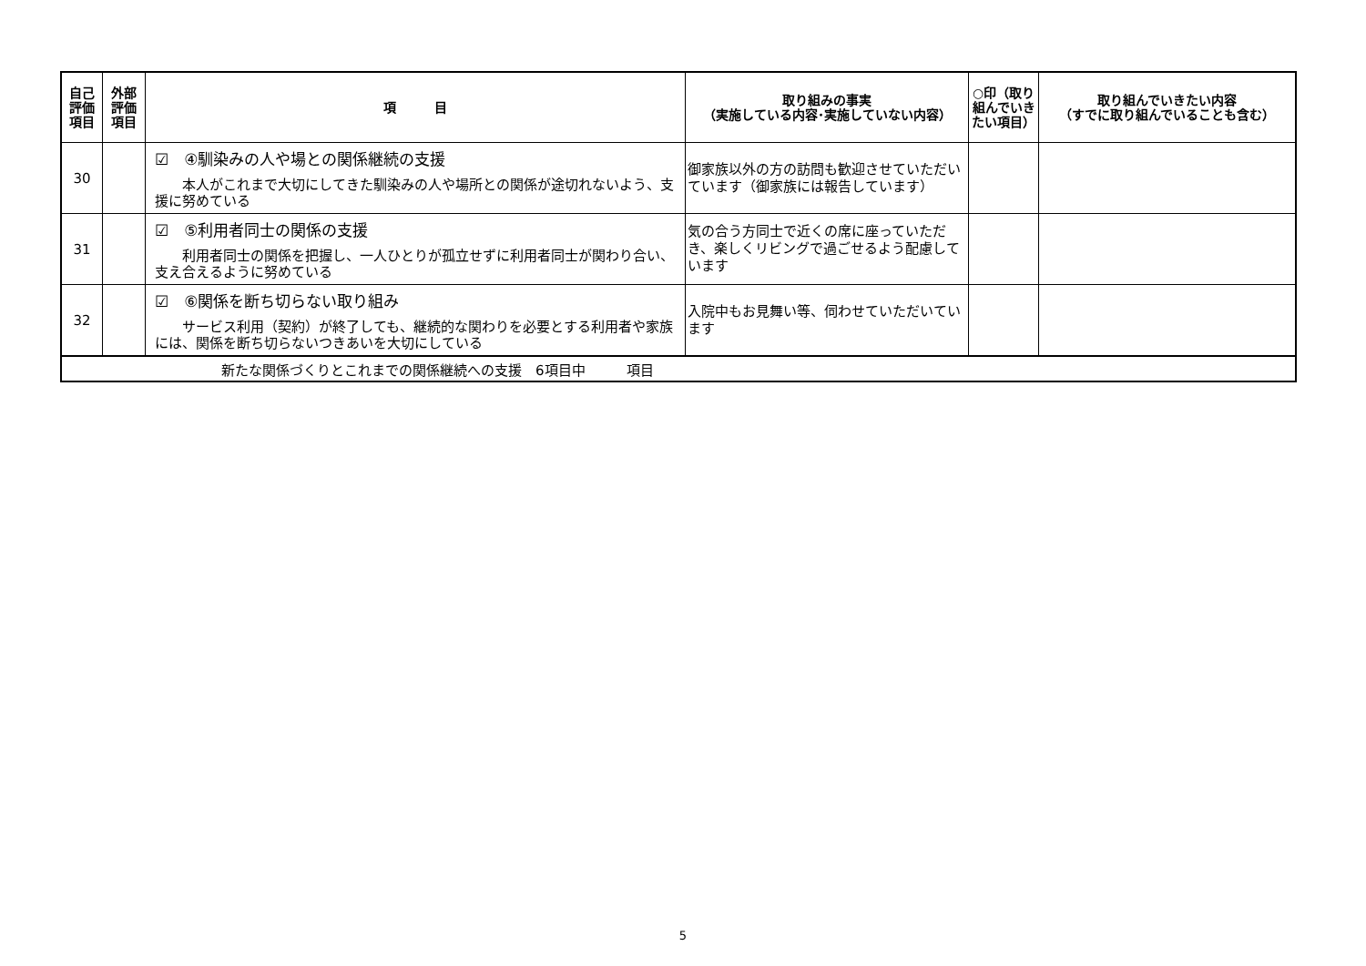| 自己 評価 項目 | 外部 評価 項目 | 項 目 | 取り組みの事実 （実施している内容･実施していない内容） | ○印（取り組んでいきたい項目） | 取り組んでいきたい内容 （すでに取り組んでいることも含む） |
| --- | --- | --- | --- | --- | --- |
| 30 | | ☑ ④馴染みの人や場との関係継続の支援 本人がこれまで大切にしてきた馴染みの人や場所との関係が途切れないよう、支援に努めている | 御家族以外の方の訪問も歓迎させていただいています（御家族には報告しています） | | |
| 31 | | ☑ ⑤利用者同士の関係の支援 利用者同士の関係を把握し、一人ひとりが孤立せずに利用者同士が関わり合い、支え合えるように努めている | 気の合う方同士で近くの席に座っていただき、楽しくリビングで過ごせるよう配慮しています | | |
| 32 | | ☑ ⑥関係を断ち切らない取り組み サービス利用（契約）が終了しても、継続的な関わりを必要とする利用者や家族には、関係を断ち切らないつきあいを大切にしている | 入院中もお見舞い等、伺わせていただいています | | |
| 新たな関係づくりとこれまでの関係継続への支援 6項目中 項目 | | | | | |
5